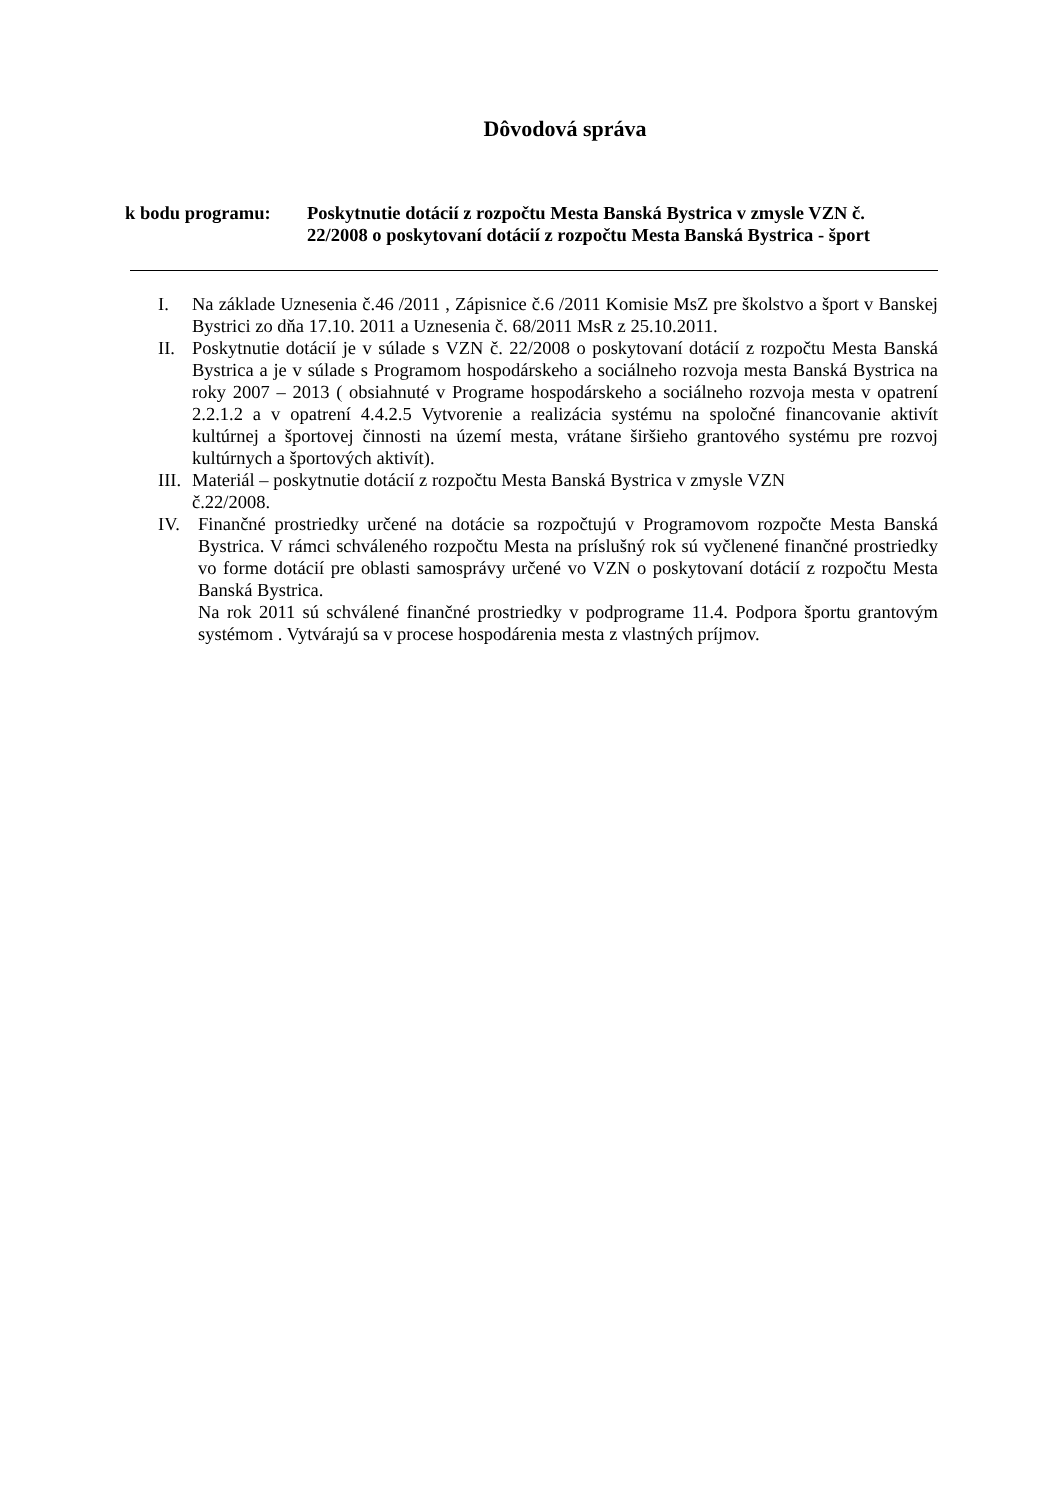Dôvodová správa
k bodu programu: Poskytnutie dotácií z rozpočtu Mesta Banská Bystrica v zmysle VZN č. 22/2008 o poskytovaní dotácií z rozpočtu Mesta Banská Bystrica - šport
I. Na základe Uznesenia č.46 /2011 , Zápisnice č.6 /2011 Komisie MsZ pre školstvo a šport v Banskej Bystrici zo dňa 17.10. 2011 a Uznesenia č. 68/2011 MsR z 25.10.2011.
II. Poskytnutie dotácií je v súlade s VZN č. 22/2008 o poskytovaní dotácií z rozpočtu Mesta Banská Bystrica a je v súlade s Programom hospodárskeho a sociálneho rozvoja mesta Banská Bystrica na roky 2007 – 2013 ( obsiahnuté v Programe hospodárskeho a sociálneho rozvoja mesta v opatrení 2.2.1.2 a v opatrení 4.4.2.5 Vytvorenie a realizácia systému na spoločné financovanie aktivít kultúrnej a športovej činnosti na území mesta, vrátane širšieho grantového systému pre rozvoj kultúrnych a športových aktivít).
III.
Materiál – poskytnutie dotácií z rozpočtu Mesta Banská Bystrica v zmysle VZN
č.22/2008.
IV. Finančné prostriedky určené na dotácie sa rozpočtujú v Programovom rozpočte Mesta Banská Bystrica. V rámci schváleného rozpočtu Mesta na príslušný rok sú vyčlenené finančné prostriedky vo forme dotácií pre oblasti samosprávy určené vo VZN o poskytovaní dotácií z rozpočtu Mesta Banská Bystrica.
Na rok 2011 sú schválené finančné prostriedky v podprograme 11.4. Podpora športu grantovým systémom . Vytvárajú sa v procese hospodárenia mesta z vlastných príjmov.